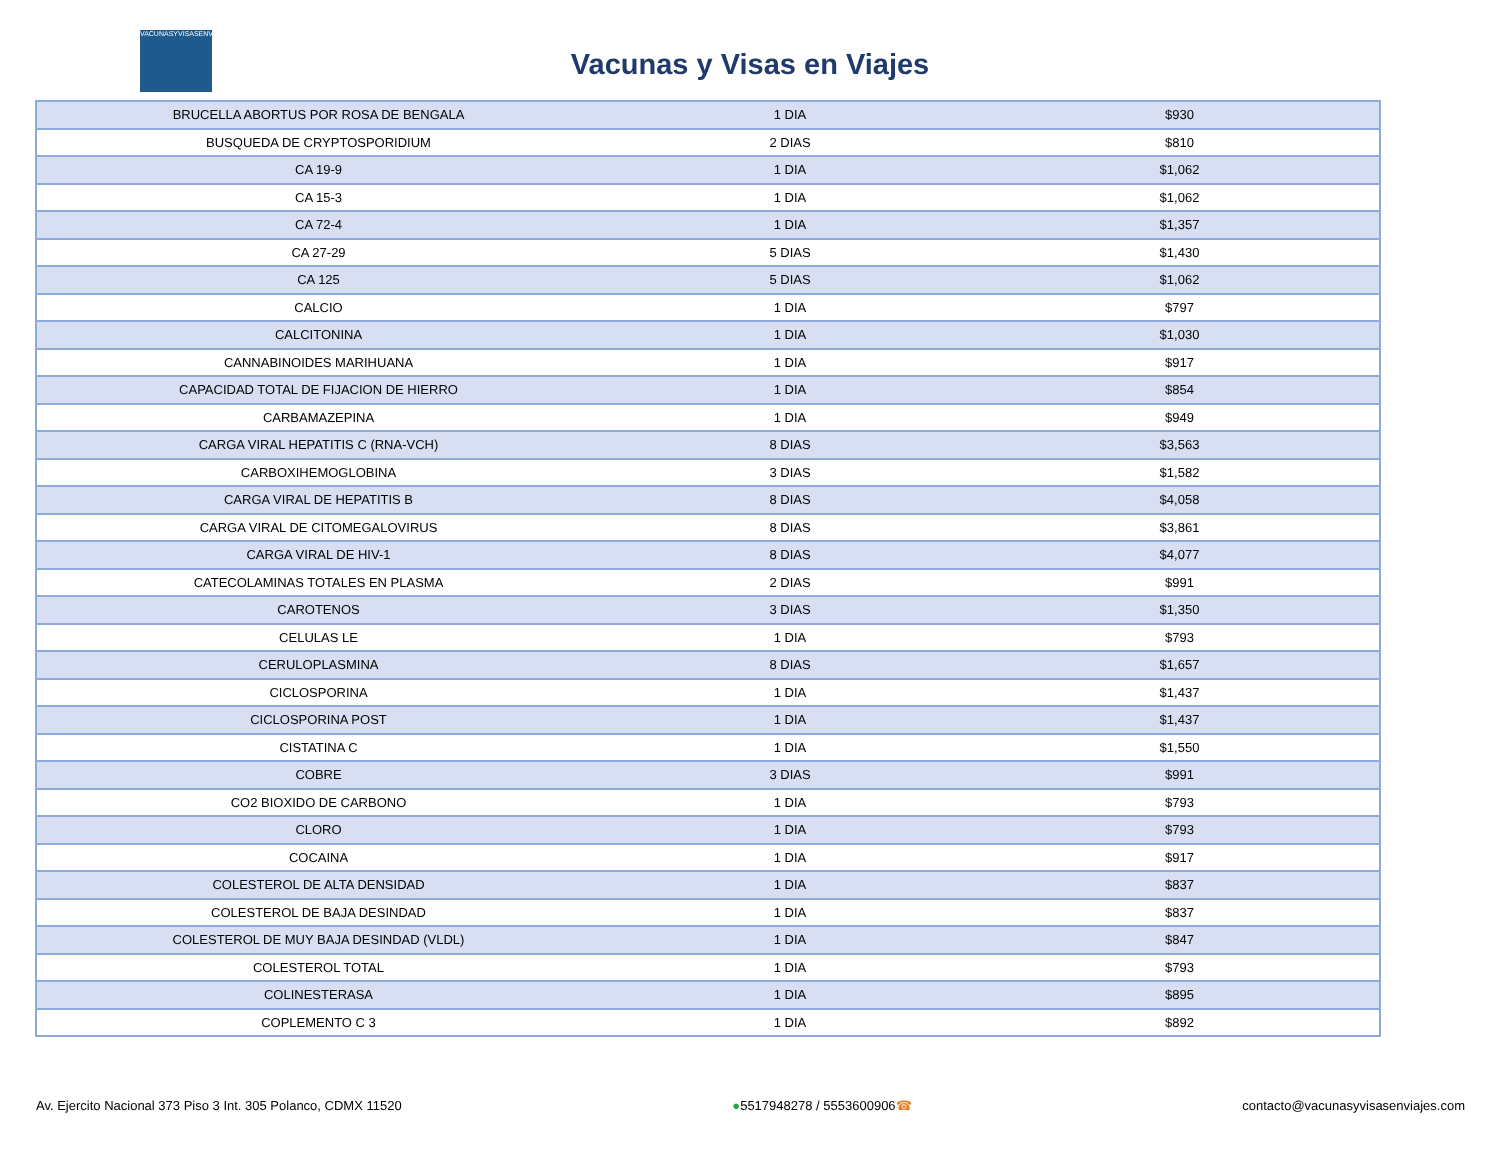VACUNASYVISASENVIAJES
Vacunas y Visas en Viajes
| BRUCELLA ABORTUS POR ROSA DE BENGALA | 1 DIA | $930 |
| BUSQUEDA DE CRYPTOSPORIDIUM | 2 DIAS | $810 |
| CA 19-9 | 1 DIA | $1,062 |
| CA 15-3 | 1 DIA | $1,062 |
| CA 72-4 | 1 DIA | $1,357 |
| CA 27-29 | 5 DIAS | $1,430 |
| CA 125 | 5 DIAS | $1,062 |
| CALCIO | 1 DIA | $797 |
| CALCITONINA | 1 DIA | $1,030 |
| CANNABINOIDES MARIHUANA | 1 DIA | $917 |
| CAPACIDAD TOTAL DE FIJACION DE HIERRO | 1 DIA | $854 |
| CARBAMAZEPINA | 1 DIA | $949 |
| CARGA VIRAL HEPATITIS C (RNA-VCH) | 8 DIAS | $3,563 |
| CARBOXIHEMOGLOBINA | 3 DIAS | $1,582 |
| CARGA VIRAL DE HEPATITIS B | 8 DIAS | $4,058 |
| CARGA VIRAL DE CITOMEGALOVIRUS | 8 DIAS | $3,861 |
| CARGA VIRAL DE HIV-1 | 8 DIAS | $4,077 |
| CATECOLAMINAS TOTALES EN PLASMA | 2 DIAS | $991 |
| CAROTENOS | 3 DIAS | $1,350 |
| CELULAS LE | 1 DIA | $793 |
| CERULOPLASMINA | 8 DIAS | $1,657 |
| CICLOSPORINA | 1 DIA | $1,437 |
| CICLOSPORINA POST | 1 DIA | $1,437 |
| CISTATINA C | 1 DIA | $1,550 |
| COBRE | 3 DIAS | $991 |
| CO2 BIOXIDO DE CARBONO | 1 DIA | $793 |
| CLORO | 1 DIA | $793 |
| COCAINA | 1 DIA | $917 |
| COLESTEROL DE ALTA DENSIDAD | 1 DIA | $837 |
| COLESTEROL DE BAJA DESINDAD | 1 DIA | $837 |
| COLESTEROL DE MUY BAJA DESINDAD (VLDL) | 1 DIA | $847 |
| COLESTEROL TOTAL | 1 DIA | $793 |
| COLINESTERASA | 1 DIA | $895 |
| COPLEMENTO C 3 | 1 DIA | $892 |
Av. Ejercito Nacional 373 Piso 3 Int. 305 Polanco, CDMX 11520 ●5517948278 / 5553600906☎ contacto@vacunasyvisasenviajes.com